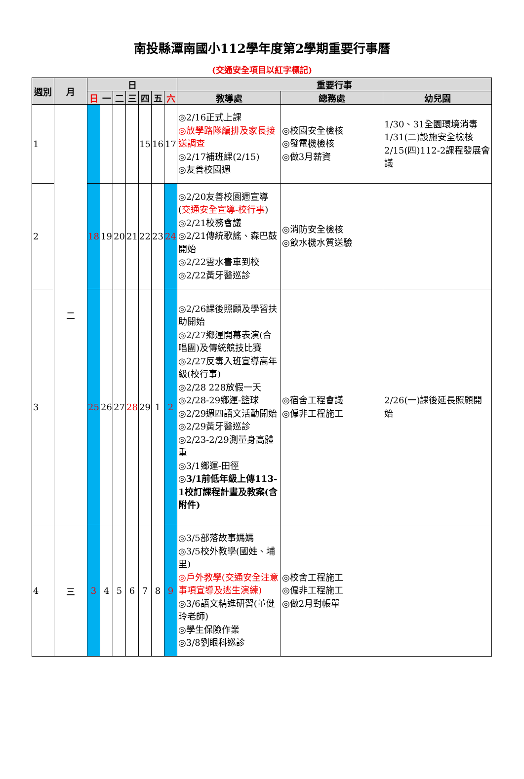南投縣潭南國小112學年度第2學期重要行事曆
(交通安全項目以紅字標記)
| 週別 | 月 | 日 | | | | | | | 重要行事 | | |
| --- | --- | --- | --- | --- | --- | --- | --- | --- | --- | --- | --- |
| | | 日 | 一 | 二 | 三 | 四 | 五 | 六 | 教導處 | 總務處 | 幼兒園 |
| 1 | 二 | | | | | 15 | 16 | 17 | ◎2/16正式上課 ◎放學路隊編排及家長接送調查 ◎2/17補班課(2/15) ◎友善校園週 | ◎校園安全檢核 ◎發電機檢核 ◎做3月薪資 | 1/30、31全園環境消毒 1/31(二)設施安全檢核 2/15(四)112-2課程發展會議 |
| 2 | | 18 | 19 | 20 | 21 | 22 | 23 | 24 | ◎2/20友善校園週宣導( 交通安全宣導-校行事 ) ◎2/21校務會議 ◎2/21傳統歌謠、森巴鼓開始 ◎2/22雲水書車到校 ◎2/22黃牙醫巡診 | ◎消防安全檢核 ◎飲水機水質送驗 | |
| 3 | | 25 | 26 | 27 | 28 | 29 | 1 | 2 | ◎2/26課後照顧及學習扶助開始 ◎2/27鄉運開幕表演(合唱團)及傳統競技比賽 ◎2/27反毒入班宣導高年級(校行事) ◎2/28 228放假一天 ◎2/28-29鄉運-籃球 ◎2/29週四語文活動開始 ◎2/29黃牙醫巡診 ◎2/23-2/29測量身高體重 ◎3/1鄉運-田徑 ◎3/1前低年級上傳113-1校訂課程計畫及教案(含附件) | ◎宿舍工程會議 ◎偏非工程施工 | 2/26(一)課後延長照顧開始 |
| 4 | 三 | 3 | 4 | 5 | 6 | 7 | 8 | 9 | ◎3/5部落故事媽媽 ◎3/5校外教學(國姓、埔里) ◎戶外教學(交通安全注意事項宣導及逃生演練) ◎3/6語文精進研習(董健玲老師) ◎學生保險作業 ◎3/8劉眼科巡診 | ◎校舍工程施工 ◎偏非工程施工 ◎做2月對帳單 | |